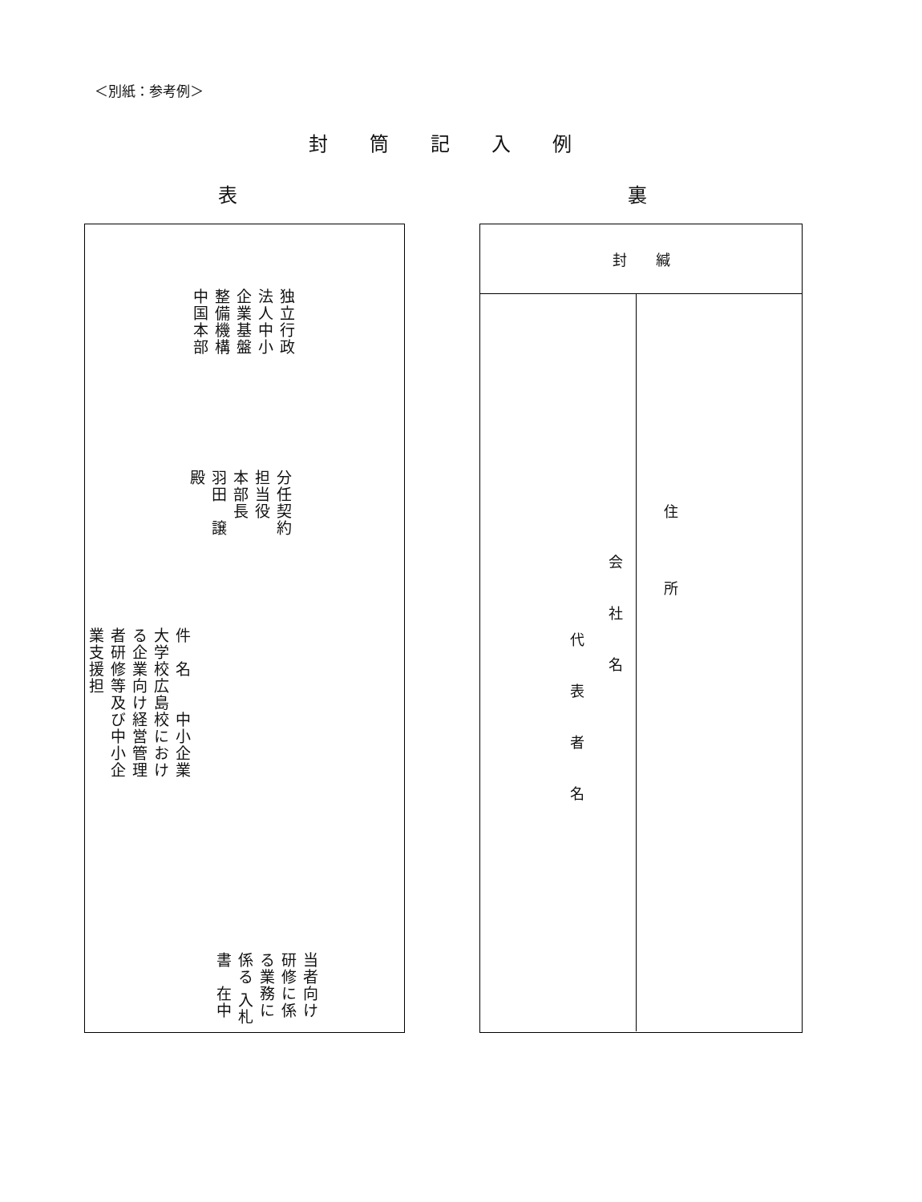＜別紙：参考例＞
封筒記入例
表 裏
独立行政法人中小企業基盤整備機構　中国本部
分任契約担当役　本部長　　羽田　譲　殿
件　名　　中小企業大学校広島校における企業向け経営管理者研修等及び中小企業支援担
当者向け研修に係る業務に係る 入札書　在中
封　　緘
住所
会社名
代表者名